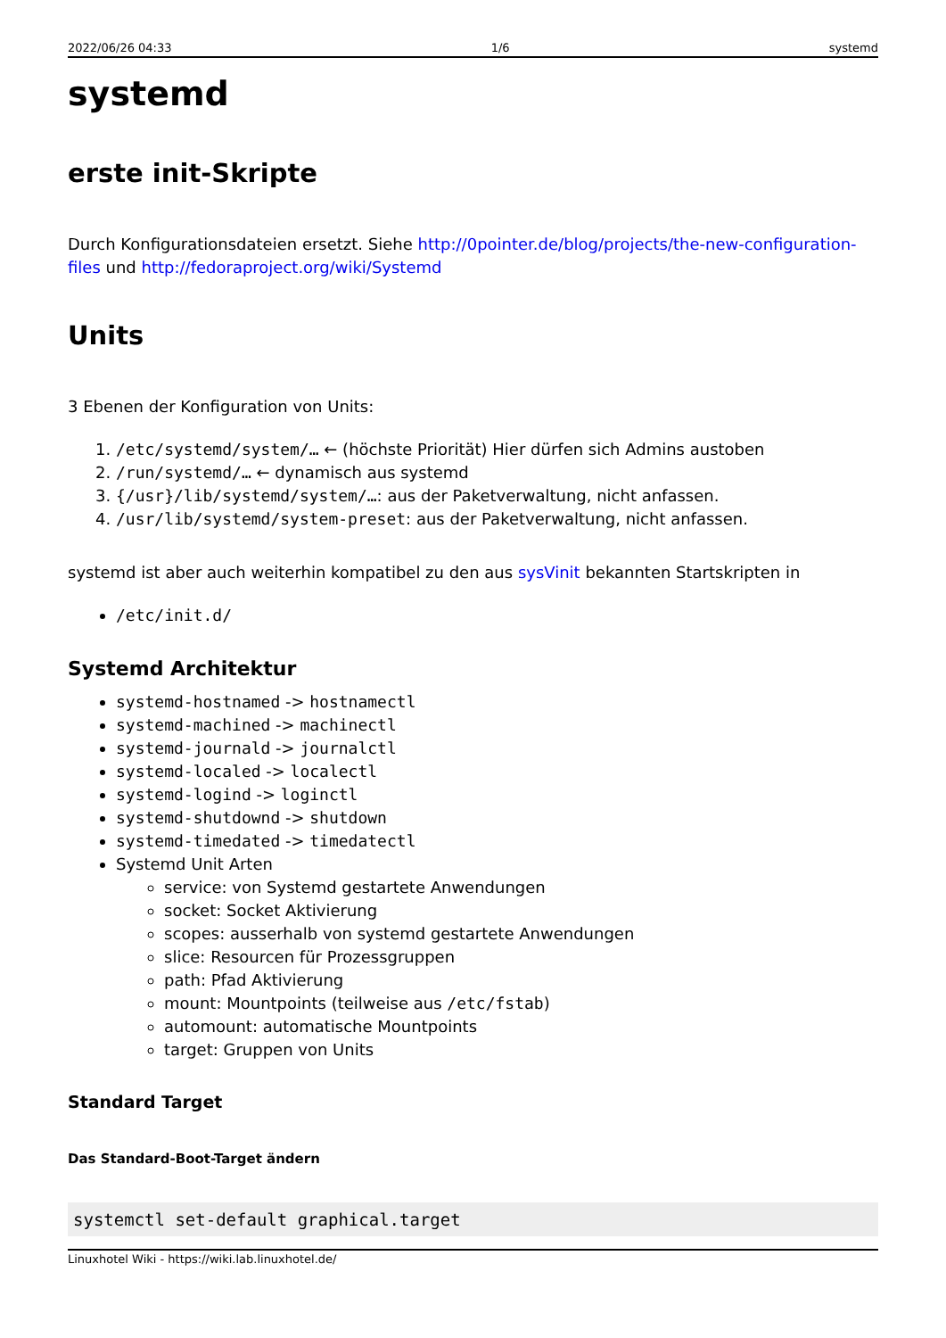2022/06/26 04:33 1/6 systemd
systemd
erste init-Skripte
Durch Konfigurationsdateien ersetzt. Siehe http://0pointer.de/blog/projects/the-new-configuration-files und http://fedoraproject.org/wiki/Systemd
Units
3 Ebenen der Konfiguration von Units:
1. /etc/systemd/system/… ← (höchste Priorität) Hier dürfen sich Admins austoben
2. /run/systemd/… ← dynamisch aus systemd
3. {/usr}/lib/systemd/system/…: aus der Paketverwaltung, nicht anfassen.
4. /usr/lib/systemd/system-preset: aus der Paketverwaltung, nicht anfassen.
systemd ist aber auch weiterhin kompatibel zu den aus sysVinit bekannten Startskripten in
/etc/init.d/
Systemd Architektur
systemd-hostnamed -> hostnamectl
systemd-machined -> machinectl
systemd-journald -> journalctl
systemd-localed -> localectl
systemd-logind -> loginctl
systemd-shutdownd -> shutdown
systemd-timedated -> timedatectl
Systemd Unit Arten
service: von Systemd gestartete Anwendungen
socket: Socket Aktivierung
scopes: ausserhalb von systemd gestartete Anwendungen
slice: Resourcen für Prozessgruppen
path: Pfad Aktivierung
mount: Mountpoints (teilweise aus /etc/fstab)
automount: automatische Mountpoints
target: Gruppen von Units
Standard Target
Das Standard-Boot-Target ändern
systemctl set-default graphical.target
Linuxhotel Wiki - https://wiki.lab.linuxhotel.de/